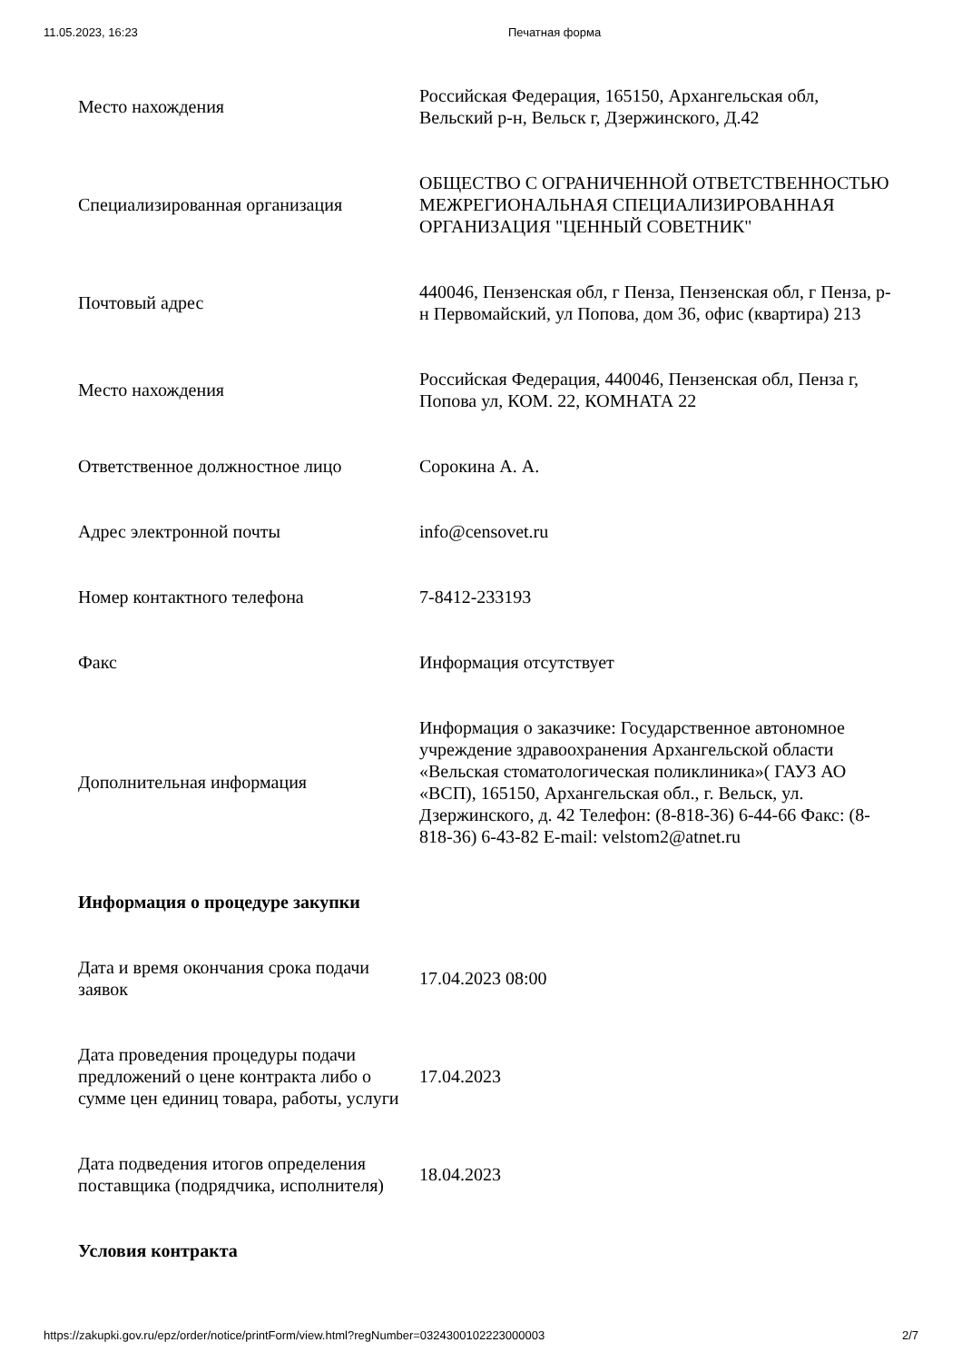11.05.2023, 16:23 Печатная форма
| Место нахождения | Российская Федерация, 165150, Архангельская обл, Вельский р-н, Вельск г, Дзержинского, Д.42 |
| Специализированная организация | ОБЩЕСТВО С ОГРАНИЧЕННОЙ ОТВЕТСТВЕННОСТЬЮ МЕЖРЕГИОНАЛЬНАЯ СПЕЦИАЛИЗИРОВАННАЯ ОРГАНИЗАЦИЯ "ЦЕННЫЙ СОВЕТНИК" |
| Почтовый адрес | 440046, Пензенская обл, г Пенза, Пензенская обл, г Пенза, р-н Первомайский, ул Попова, дом 36, офис (квартира) 213 |
| Место нахождения | Российская Федерация, 440046, Пензенская обл, Пенза г, Попова ул, КОМ. 22, КОМНАТА 22 |
| Ответственное должностное лицо | Сорокина А. А. |
| Адрес электронной почты | info@censovet.ru |
| Номер контактного телефона | 7-8412-233193 |
| Факс | Информация отсутствует |
| Дополнительная информация | Информация о заказчике: Государственное автономное учреждение здравоохранения Архангельской области «Вельская стоматологическая поликлиника»( ГАУЗ АО «ВСП), 165150, Архангельская обл., г. Вельск, ул. Дзержинского, д. 42 Телефон: (8-818-36) 6-44-66 Факс: (8-818-36) 6-43-82 E-mail: velstom2@atnet.ru |
| Информация о процедуре закупки | |
| Дата и время окончания срока подачи заявок | 17.04.2023 08:00 |
| Дата проведения процедуры подачи предложений о цене контракта либо о сумме цен единиц товара, работы, услуги | 17.04.2023 |
| Дата подведения итогов определения поставщика (подрядчика, исполнителя) | 18.04.2023 |
| Условия контракта | |
https://zakupki.gov.ru/epz/order/notice/printForm/view.html?regNumber=0324300102223000003 2/7